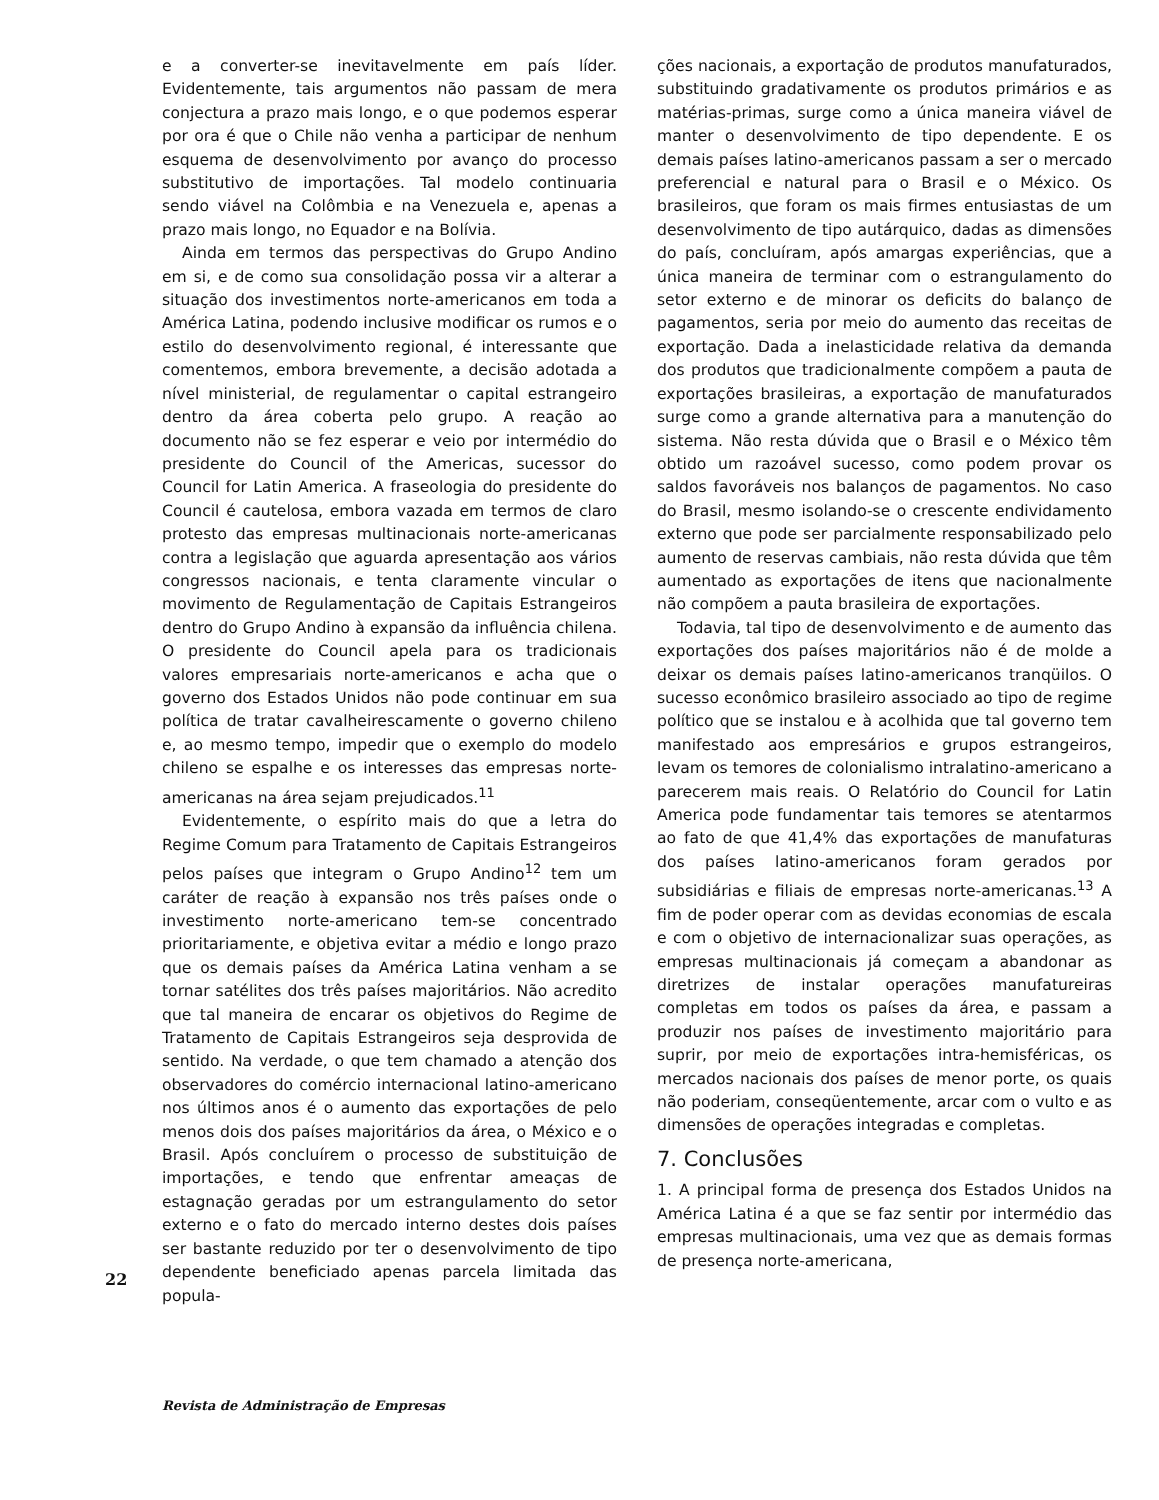e a converter-se inevitavelmente em país líder. Evidentemente, tais argumentos não passam de mera conjectura a prazo mais longo, e o que podemos esperar por ora é que o Chile não venha a participar de nenhum esquema de desenvolvimento por avanço do processo substitutivo de importações. Tal modelo continuaria sendo viável na Colômbia e na Venezuela e, apenas a prazo mais longo, no Equador e na Bolívia.
Ainda em termos das perspectivas do Grupo Andino em si, e de como sua consolidação possa vir a alterar a situação dos investimentos norte-americanos em toda a América Latina, podendo inclusive modificar os rumos e o estilo do desenvolvimento regional, é interessante que comentemos, embora brevemente, a decisão adotada a nível ministerial, de regulamentar o capital estrangeiro dentro da área coberta pelo grupo. A reação ao documento não se fez esperar e veio por intermédio do presidente do Council of the Americas, sucessor do Council for Latin America. A fraseologia do presidente do Council é cautelosa, embora vazada em termos de claro protesto das empresas multinacionais norte-americanas contra a legislação que aguarda apresentação aos vários congressos nacionais, e tenta claramente vincular o movimento de Regulamentação de Capitais Estrangeiros dentro do Grupo Andino à expansão da influência chilena. O presidente do Council apela para os tradicionais valores empresariais norte-americanos e acha que o governo dos Estados Unidos não pode continuar em sua política de tratar cavalheirescamente o governo chileno e, ao mesmo tempo, impedir que o exemplo do modelo chileno se espalhe e os interesses das empresas norte-americanas na área sejam prejudicados.<sup>11</sup>
Evidentemente, o espírito mais do que a letra do Regime Comum para Tratamento de Capitais Estrangeiros pelos países que integram o Grupo Andino<sup>12</sup> tem um caráter de reação à expansão nos três países onde o investimento norte-americano tem-se concentrado prioritariamente, e objetiva evitar a médio e longo prazo que os demais países da América Latina venham a se tornar satélites dos três países majoritários. Não acredito que tal maneira de encarar os objetivos do Regime de Tratamento de Capitais Estrangeiros seja desprovida de sentido. Na verdade, o que tem chamado a atenção dos observadores do comércio internacional latino-americano nos últimos anos é o aumento das exportações de pelo menos dois dos países majoritários da área, o México e o Brasil. Após concluírem o processo de substituição de importações, e tendo que enfrentar ameaças de estagnação geradas por um estrangulamento do setor externo e o fato do mercado interno destes dois países ser bastante reduzido por ter o desenvolvimento de tipo dependente beneficiado apenas parcela limitada das popula-
ções nacionais, a exportação de produtos manufaturados, substituindo gradativamente os produtos primários e as matérias-primas, surge como a única maneira viável de manter o desenvolvimento de tipo dependente. E os demais países latino-americanos passam a ser o mercado preferencial e natural para o Brasil e o México. Os brasileiros, que foram os mais firmes entusiastas de um desenvolvimento de tipo autárquico, dadas as dimensões do país, concluíram, após amargas experiências, que a única maneira de terminar com o estrangulamento do setor externo e de minorar os deficits do balanço de pagamentos, seria por meio do aumento das receitas de exportação. Dada a inelasticidade relativa da demanda dos produtos que tradicionalmente compõem a pauta de exportações brasileiras, a exportação de manufaturados surge como a grande alternativa para a manutenção do sistema. Não resta dúvida que o Brasil e o México têm obtido um razoável sucesso, como podem provar os saldos favoráveis nos balanços de pagamentos. No caso do Brasil, mesmo isolando-se o crescente endividamento externo que pode ser parcialmente responsabilizado pelo aumento de reservas cambiais, não resta dúvida que têm aumentado as exportações de itens que nacionalmente não compõem a pauta brasileira de exportações.
Todavia, tal tipo de desenvolvimento e de aumento das exportações dos países majoritários não é de molde a deixar os demais países latino-americanos tranqüilos. O sucesso econômico brasileiro associado ao tipo de regime político que se instalou e à acolhida que tal governo tem manifestado aos empresários e grupos estrangeiros, levam os temores de colonialismo intralatino-americano a parecerem mais reais. O Relatório do Council for Latin America pode fundamentar tais temores se atentarmos ao fato de que 41,4% das exportações de manufaturas dos países latino-americanos foram gerados por subsidiárias e filiais de empresas norte-americanas.<sup>13</sup> A fim de poder operar com as devidas economias de escala e com o objetivo de internacionalizar suas operações, as empresas multinacionais já começam a abandonar as diretrizes de instalar operações manufatureiras completas em todos os países da área, e passam a produzir nos países de investimento majoritário para suprir, por meio de exportações intra-hemisféricas, os mercados nacionais dos países de menor porte, os quais não poderiam, conseqüentemente, arcar com o vulto e as dimensões de operações integradas e completas.
7. Conclusões
1. A principal forma de presença dos Estados Unidos na América Latina é a que se faz sentir por intermédio das empresas multinacionais, uma vez que as demais formas de presença norte-americana,
22
Revista de Administração de Empresas